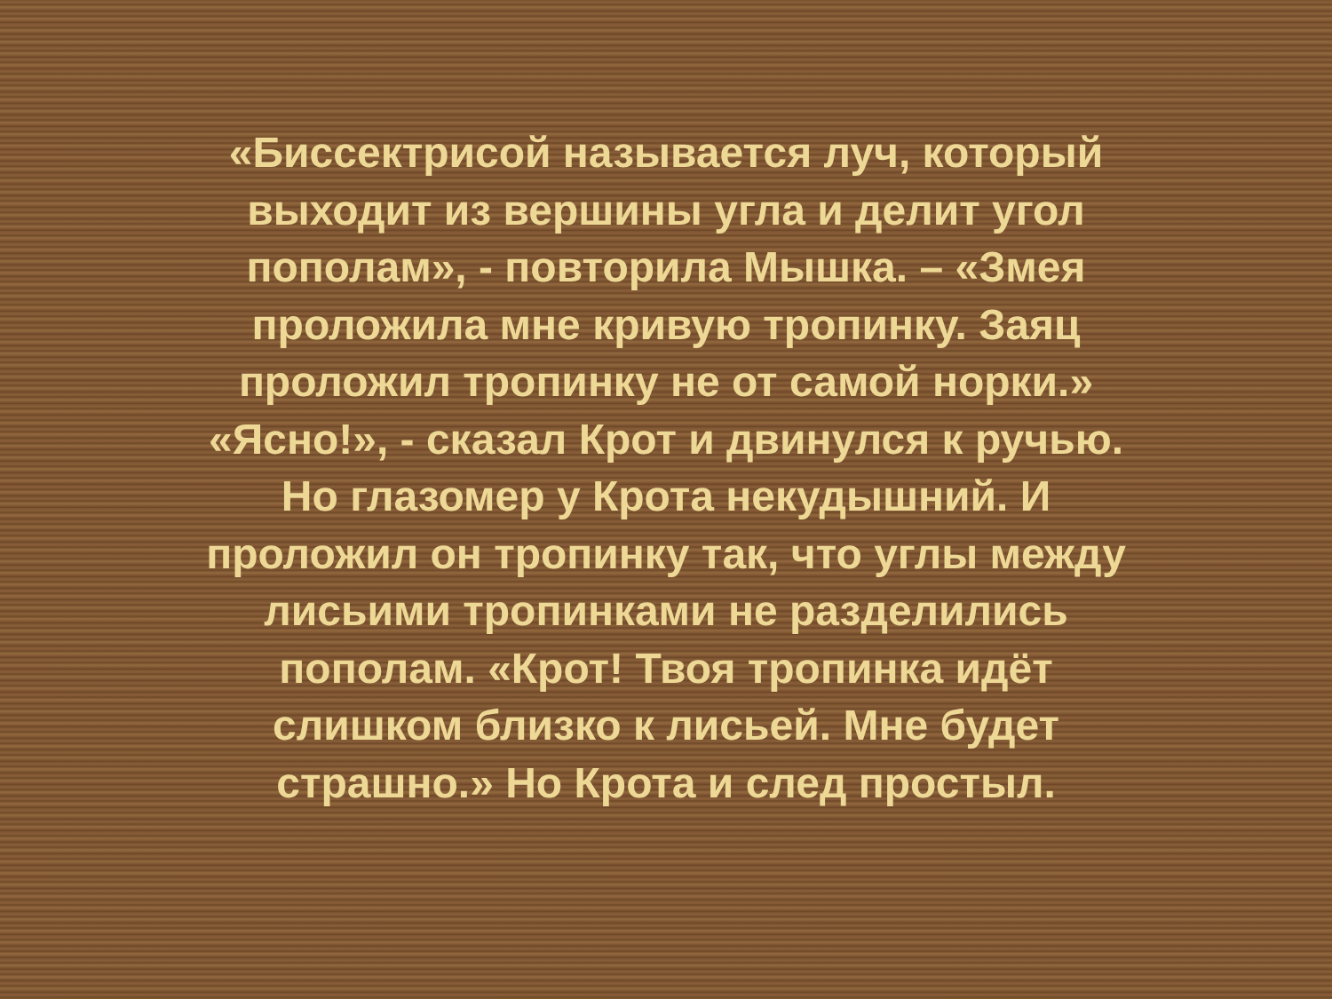«Биссектрисой называется луч, который
выходит из вершины угла и делит угол
пополам», - повторила Мышка. – «Змея
проложила мне кривую тропинку. Заяц
проложил тропинку не от самой норки.»
«Ясно!», - сказал Крот и двинулся к ручью.
Но глазомер у Крота некудышний. И
проложил он тропинку так, что углы между
лисьими тропинками не разделились
пополам. «Крот! Твоя тропинка идёт
слишком близко к лисьей. Мне будет
страшно.» Но Крота и след простыл.